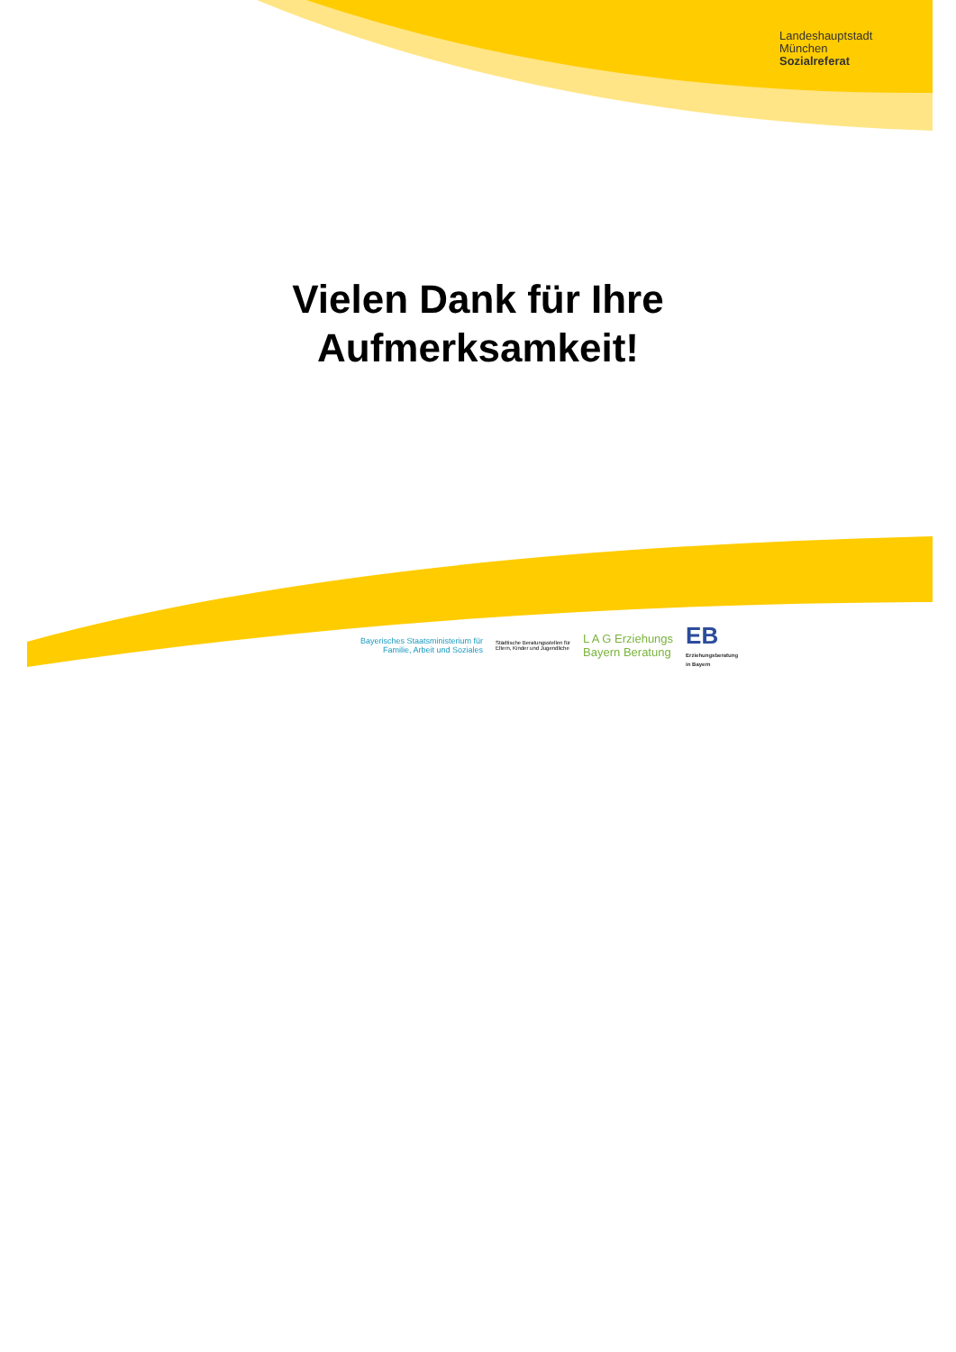Landeshauptstadt
München
Sozialreferat
Vielen Dank für Ihre
Aufmerksamkeit!
Bayerisches Staatsministerium für
Familie, Arbeit und Soziales
Städtische Beratungsstellen für
Eltern, Kinder und Jugendliche
L A G Erziehungs
Bayern Beratung
EB
Erziehungsberatung
in Bayern